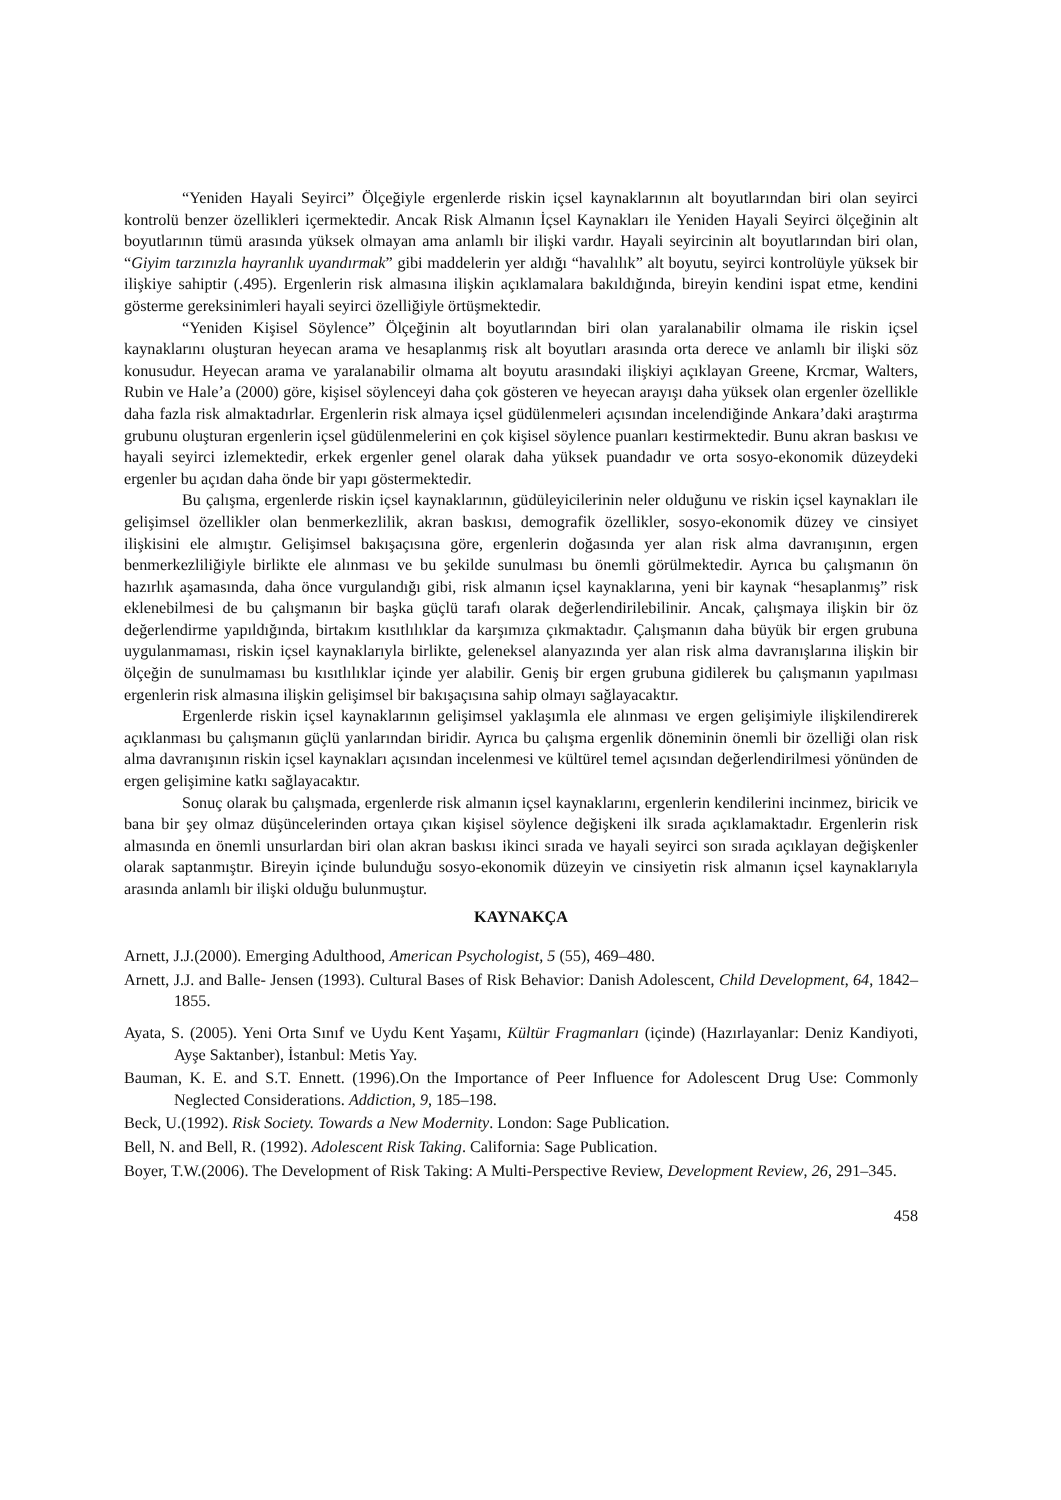“Yeniden Hayali Seyirci” Ölçeğiyle ergenlerde riskin içsel kaynaklarının alt boyutlarından biri olan seyirci kontrolü benzer özellikleri içermektedir. Ancak Risk Almanın İçsel Kaynakları ile Yeniden Hayali Seyirci ölçeğinin alt boyutlarının tümü arasında yüksek olmayan ama anlamlı bir ilişki vardır. Hayali seyircinin alt boyutlarından biri olan, “Giyim tarzınızla hayranlık uyandırmak” gibi maddelerin yer aldığı “havalılık” alt boyutu, seyirci kontrolüyle yüksek bir ilişkiye sahiptir (.495). Ergenlerin risk almasına ilişkin açıklamalara bakıldığında, bireyin kendini ispat etme, kendini gösterme gereksinimleri hayali seyirci özelliğiyle örtüşmektedir.
“Yeniden Kişisel Söylence” Ölçeğinin alt boyutlarından biri olan yaralanabilir olmama ile riskin içsel kaynaklarını oluşturan heyecan arama ve hesaplanmış risk alt boyutları arasında orta derece ve anlamlı bir ilişki söz konusudur. Heyecan arama ve yaralanabilir olmama alt boyutu arasındaki ilişkiyi açıklayan Greene, Krcmar, Walters, Rubin ve Hale’a (2000) göre, kişisel söylenceyi daha çok gösteren ve heyecan arayışı daha yüksek olan ergenler özellikle daha fazla risk almaktadırlar. Ergenlerin risk almaya içsel güdülenmeleri açısından incelendiğinde Ankara’daki araştırma grubunu oluşturan ergenlerin içsel güdülenmelerini en çok kişisel söylence puanları kestirmektedir. Bunu akran baskısı ve hayali seyirci izlemektedir, erkek ergenler genel olarak daha yüksek puandadır ve orta sosyo-ekonomik düzeydeki ergenler bu açıdan daha önde bir yapı göstermektedir.
Bu çalışma, ergenlerde riskin içsel kaynaklarının, güdüleyicilerinin neler olduğunu ve riskin içsel kaynakları ile gelişimsel özellikler olan benmerkezlilik, akran baskısı, demografik özellikler, sosyo-ekonomik düzey ve cinsiyet ilişkisini ele almıştır. Gelişimsel bakışaçısına göre, ergenlerin doğasında yer alan risk alma davranışının, ergen benmerkezliliğiyle birlikte ele alınması ve bu şekilde sunulması bu önemli görülmektedir. Ayrıca bu çalışmanın ön hazırlık aşamasında, daha önce vurgulandığı gibi, risk almanın içsel kaynaklarına, yeni bir kaynak “hesaplanmış” risk eklenebilmesi de bu çalışmanın bir başka güçlü tarafı olarak değerlendirilebilinir. Ancak, çalışmaya ilişkin bir öz değerlendirme yapıldığında, birtakım kısıtlılıklar da karşımıza çıkmaktadır. Çalışmanın daha büyük bir ergen grubuna uygulanmaması, riskin içsel kaynaklarıyla birlikte, geleneksel alanyazında yer alan risk alma davranışlarına ilişkin bir ölçeğin de sunulmaması bu kısıtlılıklar içinde yer alabilir. Geniş bir ergen grubuna gidilerek bu çalışmanın yapılması ergenlerin risk almasına ilişkin gelişimsel bir bakışaçısına sahip olmayı sağlayacaktır.
Ergenlerde riskin içsel kaynaklarının gelişimsel yaklaşımla ele alınması ve ergen gelişimiyle ilişkilendirerek açıklanması bu çalışmanın güçlü yanlarından biridir. Ayrıca bu çalışma ergenlik döneminin önemli bir özelliği olan risk alma davranışının riskin içsel kaynakları açısından incelenmesi ve kültürel temel açısından değerlendirilmesi yönünden de ergen gelişimine katkı sağlayacaktır.
Sonuç olarak bu çalışmada, ergenlerde risk almanın içsel kaynaklarını, ergenlerin kendilerini incinmez, biricik ve bana bir şey olmaz düşüncelerinden ortaya çıkan kişisel söylence değişkeni ilk sırada açıklamaktadır. Ergenlerin risk almasında en önemli unsurlardan biri olan akran baskısı ikinci sırada ve hayali seyirci son sırada açıklayan değişkenler olarak saptanmıştır. Bireyin içinde bulunduğu sosyo-ekonomik düzeyin ve cinsiyetin risk almanın içsel kaynaklarıyla arasında anlamlı bir ilişki olduğu bulunmuştur.
KAYNAKÇA
Arnett, J.J.(2000). Emerging Adulthood, American Psychologist, 5 (55), 469–480.
Arnett, J.J. and Balle- Jensen (1993). Cultural Bases of Risk Behavior: Danish Adolescent, Child Development, 64, 1842–1855.
Ayata, S. (2005). Yeni Orta Sınıf ve Uydu Kent Yaşamı, Kültür Fragmanları (içinde) (Hazırlayanlar: Deniz Kandiyoti, Ayşe Saktanber), İstanbul: Metis Yay.
Bauman, K. E. and S.T. Ennett. (1996).On the Importance of Peer Influence for Adolescent Drug Use: Commonly Neglected Considerations. Addiction, 9, 185–198.
Beck, U.(1992). Risk Society. Towards a New Modernity. London: Sage Publication.
Bell, N. and Bell, R. (1992). Adolescent Risk Taking. California: Sage Publication.
Boyer, T.W.(2006). The Development of Risk Taking: A Multi-Perspective Review, Development Review, 26, 291–345.
458